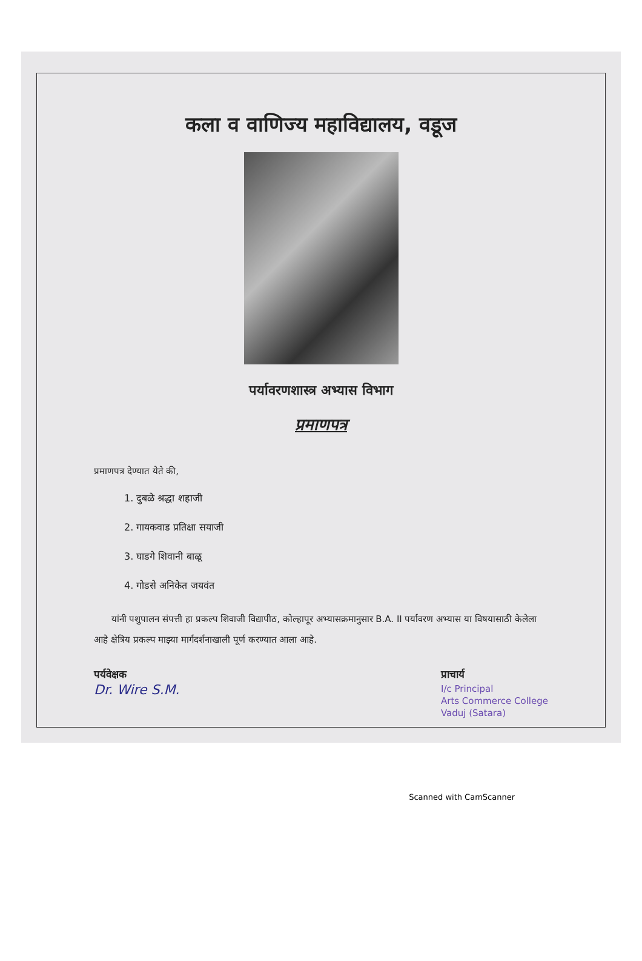कला व वाणिज्य महाविद्यालय, वडूज
पर्यावरणशास्त्र अभ्यास विभाग
प्रमाणपत्र
प्रमाणपत्र देण्यात येते की,
1. दुबळे श्रद्धा शहाजी
2. गायकवाड प्रतिक्षा सयाजी
3. घाडगे शिवानी बाळू
4. गोडसे अनिकेत जयवंत
यांनी पशुपालन संपत्ती हा प्रकल्प शिवाजी विद्यापीठ, कोल्हापूर अभ्यासक्रमानुसार B.A. II पर्यावरण अभ्यास या विषयासाठी केलेला आहे क्षेत्रिय प्रकल्प माझ्या मार्गदर्शनाखाली पूर्ण करण्यात आला आहे.
पर्यवेक्षक
Dr. Wire S.M.
प्राचार्य
I/c Principal
Arts Commerce College
Vaduj (Satara)
Scanned with CamScanner